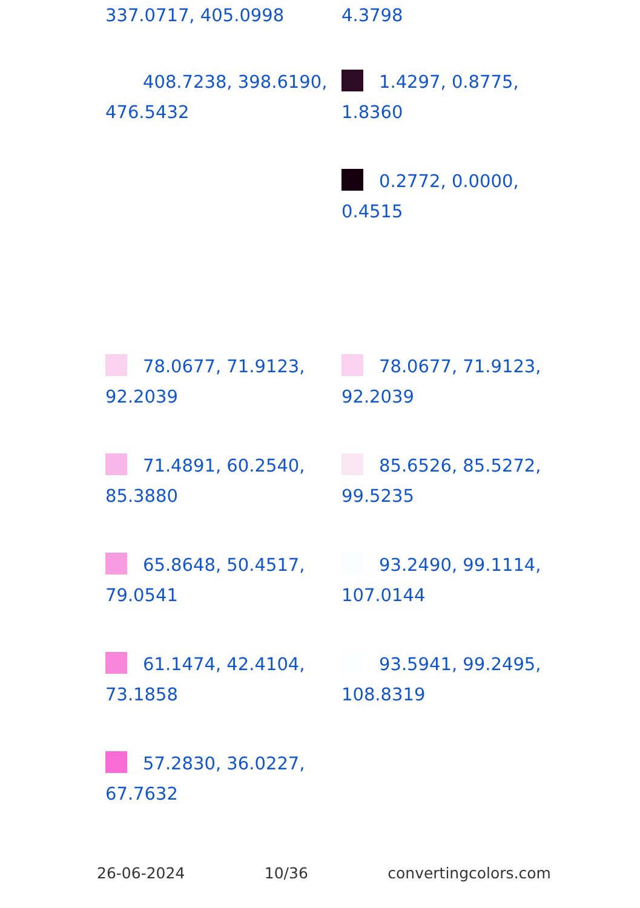337.0717, 405.0998 4.3798
408.7238, 398.6190, 476.5432
1.4297, 0.8775, 1.8360
0.2772, 0.0000, 0.4515
78.0677, 71.9123, 92.2039
78.0677, 71.9123, 92.2039
71.4891, 60.2540, 85.3880
85.6526, 85.5272, 99.5235
65.8648, 50.4517, 79.0541
93.2490, 99.1114, 107.0144
61.1474, 42.4104, 73.1858
93.5941, 99.2495, 108.8319
57.2830, 36.0227, 67.7632
26-06-2024 10/36 convertingcolors.com